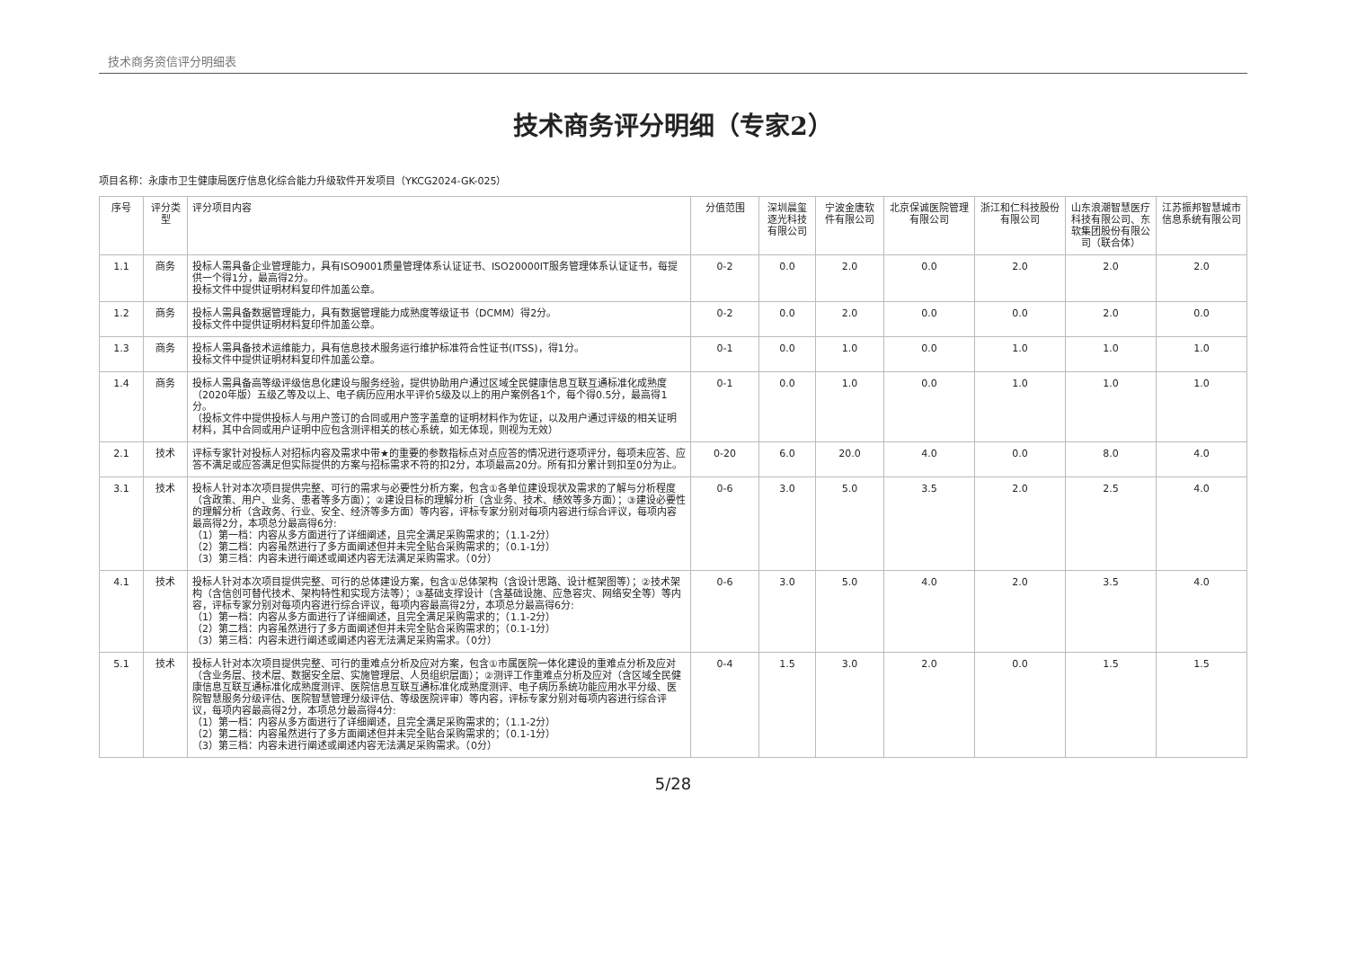技术商务资信评分明细表
技术商务评分明细（专家2）
项目名称：永康市卫生健康局医疗信息化综合能力升级软件开发项目（YKCG2024-GK-025）
| 序号 | 评分类型 | 评分项目内容 | 分值范围 | 深圳晨玺逐光科技有限公司 | 宁波金唐软件有限公司 | 北京保诚医院管理有限公司 | 浙江和仁科技股份有限公司 | 山东浪潮智慧医疗科技有限公司、东软集团股份有限公司（联合体） | 江苏振邦智慧城市信息系统有限公司 |
| --- | --- | --- | --- | --- | --- | --- | --- | --- | --- |
| 1.1 | 商务 | 投标人需具备企业管理能力，具有ISO9001质量管理体系认证证书、ISO20000IT服务管理体系认证证书，每提供一个得1分，最高得2分。 投标文件中提供证明材料复印件加盖公章。 | 0-2 | 0.0 | 2.0 | 0.0 | 2.0 | 2.0 | 2.0 |
| 1.2 | 商务 | 投标人需具备数据管理能力，具有数据管理能力成熟度等级证书（DCMM）得2分。 投标文件中提供证明材料复印件加盖公章。 | 0-2 | 0.0 | 2.0 | 0.0 | 0.0 | 2.0 | 0.0 |
| 1.3 | 商务 | 投标人需具备技术运维能力，具有信息技术服务运行维护标准符合性证书(ITSS)，得1分。 投标文件中提供证明材料复印件加盖公章。 | 0-1 | 0.0 | 1.0 | 0.0 | 1.0 | 1.0 | 1.0 |
| 1.4 | 商务 | 投标人需具备高等级评级信息化建设与服务经验，提供协助用户通过区域全民健康信息互联互通标准化成熟度（2020年版）五级乙等及以上、电子病历应用水平评价5级及以上的用户案例各1个，每个得0.5分，最高得1分。 （投标文件中提供投标人与用户签订的合同或用户签字盖章的证明材料作为佐证，以及用户通过评级的相关证明材料，其中合同或用户证明中应包含测评相关的核心系统，如无体现，则视为无效） | 0-1 | 0.0 | 1.0 | 0.0 | 1.0 | 1.0 | 1.0 |
| 2.1 | 技术 | 评标专家针对投标人对招标内容及需求中带★的重要的参数指标点对点应答的情况进行逐项评分，每项未应答、应答不满足或应答满足但实际提供的方案与招标需求不符的扣2分，本项最高20分。所有扣分累计到扣至0分为止。 | 0-20 | 6.0 | 20.0 | 4.0 | 0.0 | 8.0 | 4.0 |
| 3.1 | 技术 | 投标人针对本次项目提供完整、可行的需求与必要性分析方案，包含①各单位建设现状及需求的了解与分析程度（含政策、用户、业务、患者等多方面）；②建设目标的理解分析（含业务、技术、绩效等多方面）；③建设必要性的理解分析（含政务、行业、安全、经济等多方面）等内容，评标专家分别对每项内容进行综合评议，每项内容最高得2分，本项总分最高得6分: （1）第一档：内容从多方面进行了详细阐述，且完全满足采购需求的；（1.1-2分） （2）第二档：内容虽然进行了多方面阐述但并未完全贴合采购需求的；（0.1-1分） （3）第三档：内容未进行阐述或阐述内容无法满足采购需求。（0分） | 0-6 | 3.0 | 5.0 | 3.5 | 2.0 | 2.5 | 4.0 |
| 4.1 | 技术 | 投标人针对本次项目提供完整、可行的总体建设方案，包含①总体架构（含设计思路、设计框架图等）；②技术架构（含信创可替代技术、架构特性和实现方法等）；③基础支撑设计（含基础设施、应急容灾、网络安全等）等内容，评标专家分别对每项内容进行综合评议，每项内容最高得2分，本项总分最高得6分: （1）第一档：内容从多方面进行了详细阐述，且完全满足采购需求的；（1.1-2分） （2）第二档：内容虽然进行了多方面阐述但并未完全贴合采购需求的；（0.1-1分） （3）第三档：内容未进行阐述或阐述内容无法满足采购需求。（0分） | 0-6 | 3.0 | 5.0 | 4.0 | 2.0 | 3.5 | 4.0 |
| 5.1 | 技术 | 投标人针对本次项目提供完整、可行的重难点分析及应对方案，包含①市属医院一体化建设的重难点分析及应对（含业务层、技术层、数据安全层、实施管理层、人员组织层面）；②测评工作重难点分析及应对（含区域全民健康信息互联互通标准化成熟度测评、医院信息互联互通标准化成熟度测评、电子病历系统功能应用水平分级、医院智慧服务分级评估、医院智慧管理分级评估、等级医院评审）等内容，评标专家分别对每项内容进行综合评议，每项内容最高得2分，本项总分最高得4分: （1）第一档：内容从多方面进行了详细阐述，且完全满足采购需求的；（1.1-2分） （2）第二档：内容虽然进行了多方面阐述但并未完全贴合采购需求的；（0.1-1分） （3）第三档：内容未进行阐述或阐述内容无法满足采购需求。（0分） | 0-4 | 1.5 | 3.0 | 2.0 | 0.0 | 1.5 | 1.5 |
5/28